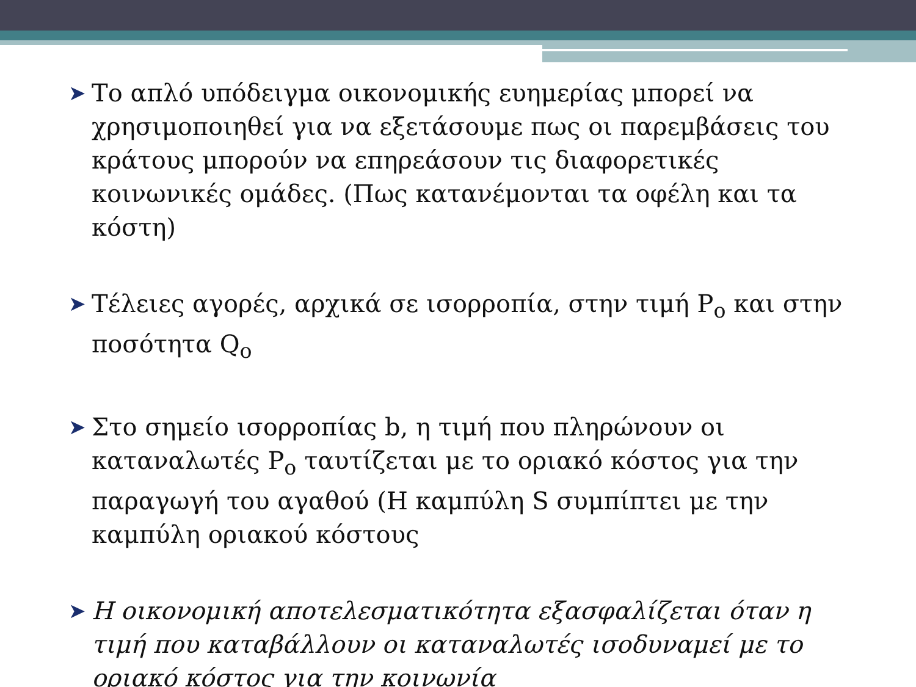➤ Το απλό υπόδειγμα οικονομικής ευημερίας μπορεί να χρησιμοποιηθεί για να εξετάσουμε πως οι παρεμβάσεις του κράτους μπορούν να επηρεάσουν τις διαφορετικές κοινωνικές ομάδες. (Πως κατανέμονται τα οφέλη και τα κόστη)
➤ Τέλειες αγορές, αρχικά σε ισορροπία, στην τιμή P<sub>o</sub> και στην ποσότητα Q<sub>o</sub>
➤ Στο σημείο ισορροπίας b, η τιμή που πληρώνουν οι καταναλωτές P<sub>o</sub> ταυτίζεται με το οριακό κόστος για την παραγωγή του αγαθού (Η καμπύλη S συμπίπτει με την καμπύλη οριακού κόστους
➤ Η οικονομική αποτελεσματικότητα εξασφαλίζεται όταν η τιμή που καταβάλλουν οι καταναλωτές ισοδυναμεί με το οριακό κόστος για την κοινωνία